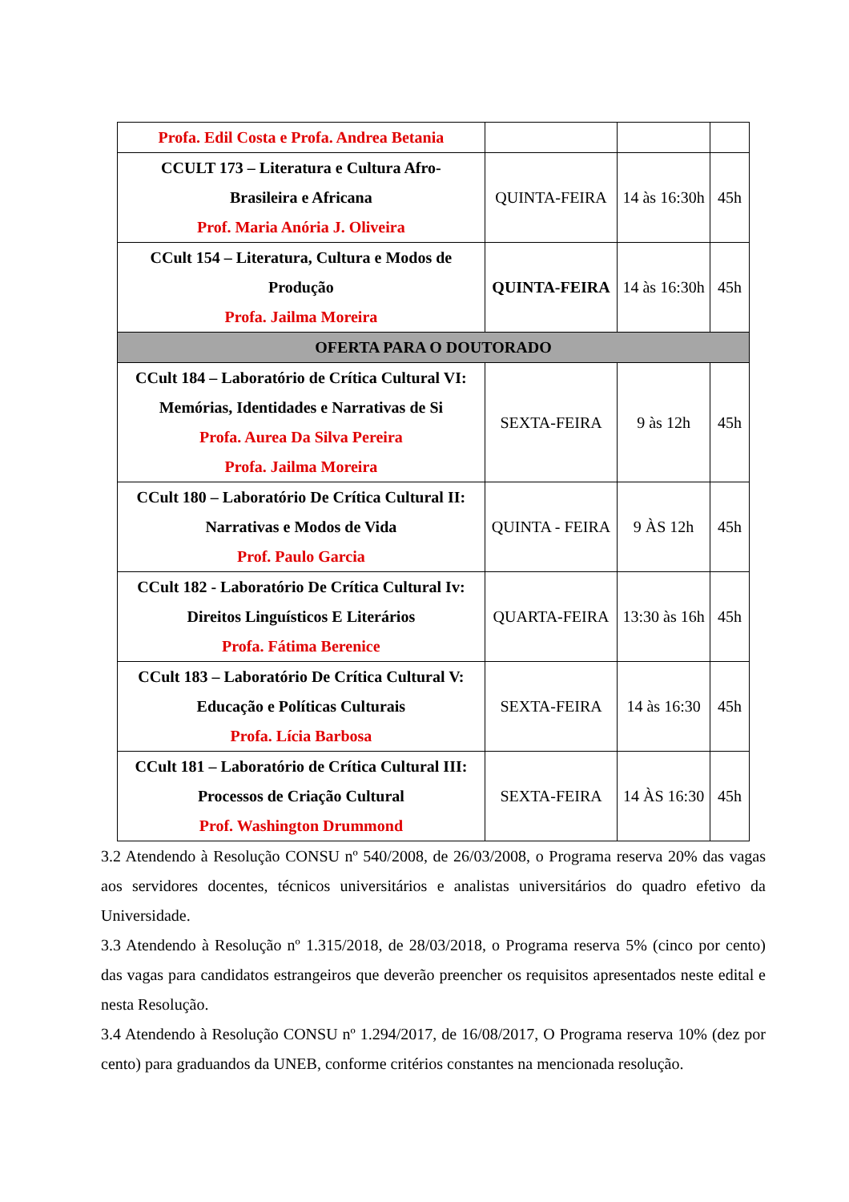| Profa. Edil Costa e Profa. Andrea Betania | | | |
| CCULT 173 – Literatura e Cultura Afro- Brasileira e Africana Prof. Maria Anória J. Oliveira | QUINTA-FEIRA | 14 às 16:30h | 45h |
| CCult 154 – Literatura, Cultura e Modos de Produção Profa. Jailma Moreira | QUINTA-FEIRA | 14 às 16:30h | 45h |
| OFERTA PARA O DOUTORADO | | | |
| CCult 184 – Laboratório de Crítica Cultural VI: Memórias, Identidades e Narrativas de Si Profa. Aurea Da Silva Pereira Profa. Jailma Moreira | SEXTA-FEIRA | 9 às 12h | 45h |
| CCult 180 – Laboratório De Crítica Cultural II: Narrativas e Modos de Vida Prof. Paulo Garcia | QUINTA - FEIRA | 9 ÀS 12h | 45h |
| CCult 182 - Laboratório De Crítica Cultural Iv: Direitos Linguísticos E Literários Profa. Fátima Berenice | QUARTA-FEIRA | 13:30 às 16h | 45h |
| CCult 183 – Laboratório De Crítica Cultural V: Educação e Políticas Culturais Profa. Lícia Barbosa | SEXTA-FEIRA | 14 às 16:30 | 45h |
| CCult 181 – Laboratório de Crítica Cultural III: Processos de Criação Cultural Prof. Washington Drummond | SEXTA-FEIRA | 14 ÀS 16:30 | 45h |
3.2 Atendendo à Resolução CONSU nº 540/2008, de 26/03/2008, o Programa reserva 20% das vagas aos servidores docentes, técnicos universitários e analistas universitários do quadro efetivo da Universidade.
3.3 Atendendo à Resolução nº 1.315/2018, de 28/03/2018, o Programa reserva 5% (cinco por cento) das vagas para candidatos estrangeiros que deverão preencher os requisitos apresentados neste edital e nesta Resolução.
3.4 Atendendo à Resolução CONSU nº 1.294/2017, de 16/08/2017, O Programa reserva 10% (dez por cento) para graduandos da UNEB, conforme critérios constantes na mencionada resolução.